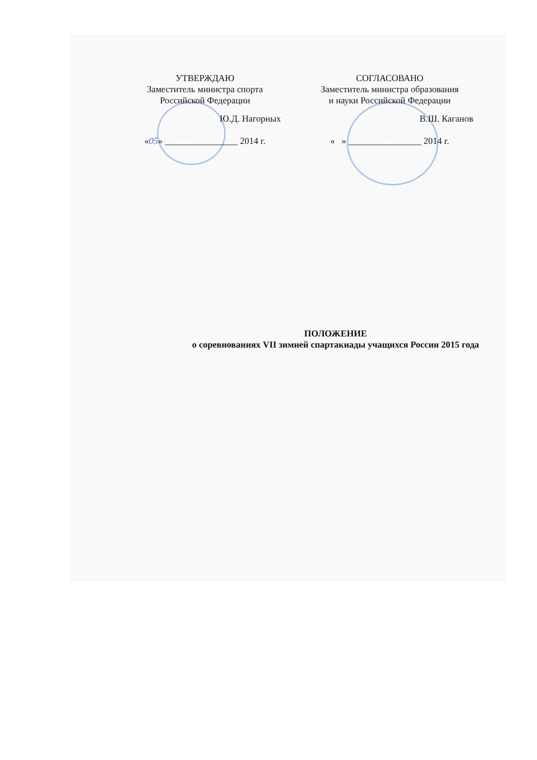УТВЕРЖДАЮ
Заместитель министра спорта
Российской Федерации
Ю.Д. Нагорных
«05» ________________ 2014 г.
СОГЛАСОВАНО
Заместитель министра образования
и науки Российской Федерации
В.Ш. Каганов
« » ________________ 2014 г.
ПОЛОЖЕНИЕ
о соревнованиях VII зимней спартакиады учащихся России 2015 года